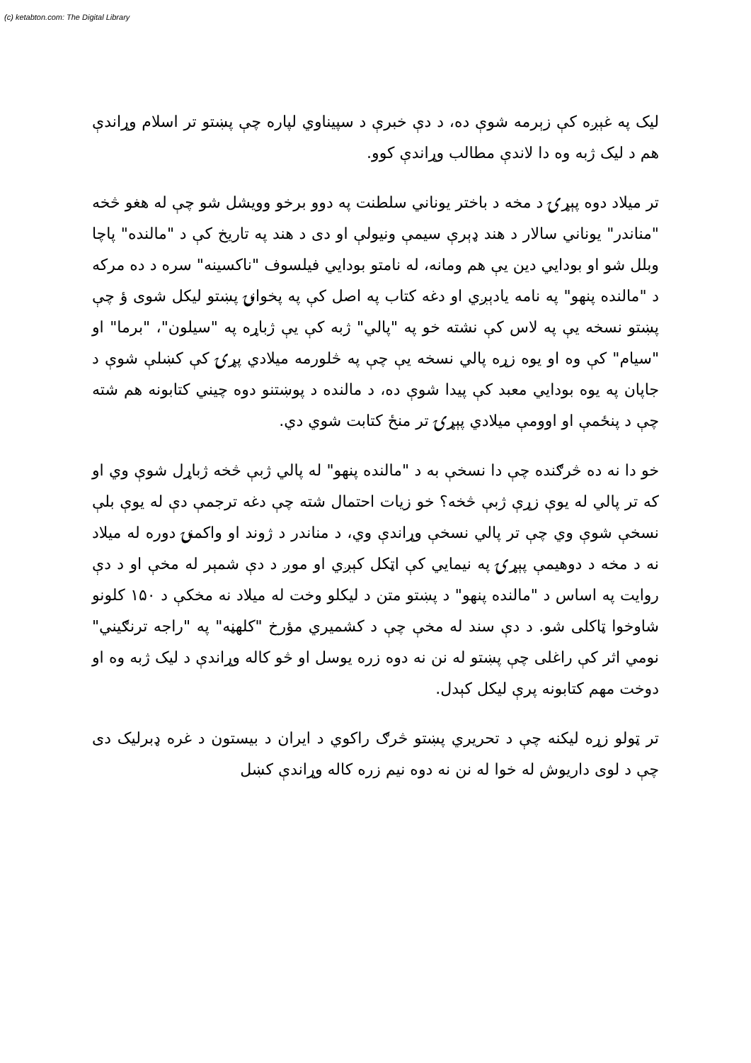(c) ketabton.com: The Digital Library
لیک په غېږه کې زېرمه شوې ده، د دې خبرې د سپیناوي لپاره چې پښتو تر اسلام وړاندې هم د لیک ژبه وه دا لاندې مطالب وړاندې کوو.
تر میلاد دوه پېړۍ د مخه د باختر یوناني سلطنت په دوو برخو وویشل شو چې له هغو څخه "مناندر" یوناني سالار د هند ډېرې سیمې ونیولې او دی د هند په تاریخ کې د "مالنده" پاچا وبلل شو او بودایي دین یې هم ومانه، له نامتو بودایي فیلسوف "ناکسینه" سره د ده مرکه د "مالنده پنهو" په نامه یادېږي او دغه کتاب په اصل کې په پخوانۍ پښتو لیکل شوی ؤ چې پښتو نسخه یې په لاس کې نشته خو په "پالي" ژبه کې یې ژباړه په "سیلون"، "برما" او "سیام" کې وه او یوه زړه پالي نسخه یې چې په څلورمه میلادي پړۍ کې کښلې شوې د جاپان په یوه بودایي معبد کې پیدا شوې ده، د مالنده د پوښتنو دوه چیني کتابونه هم شته چې د پنځمې او اوومې میلادي پېړۍ تر منځ کتابت شوي دي.
خو دا نه ده څرګنده چې دا نسخې به د "مالنده پنهو" له پالي ژبې څخه ژباړل شوې وي او که تر پالي له یوې زړې ژبې څخه؟ خو زیات احتمال شته چې دغه ترجمې دې له یوې بلې نسخې شوې وي چې تر پالي نسخې وړاندې وي، د مناندر د ژوند او واکمنۍ دوره له میلاد نه د مخه د دوهیمې پېړۍ په نیمایي کې اټکل کېږي او موږ د دې شمېر له مخې او د دې روایت په اساس د "مالنده پنهو" د پښتو متن د لیکلو وخت له میلاد نه مخکې د ۱۵۰ کلونو شاوخوا ټاکلی شو. د دې سند له مخې چې د کشمیري مؤرخ "کلهڼه" په "راجه ترنګیني" نومي اثر کې راغلی چې پښتو له نن نه دوه زره یوسل او څو کاله وړاندې د لیک ژبه وه او دوخت مهم کتابونه پرې لیکل کېدل.
تر ټولو زړه لیکنه چې د تحریري پښتو څرګ راکوي د ایران د بیستون د غره ډبرلیک دی چې د لوی داریوش له خوا له نن نه دوه نیم زره کاله وړاندې کښل